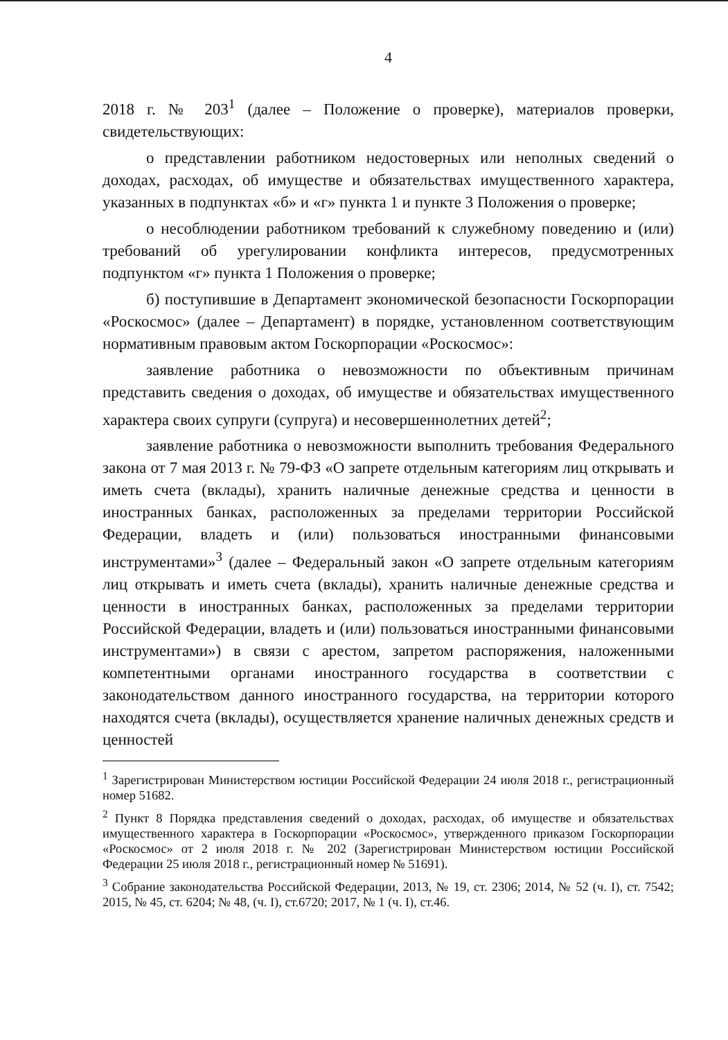4
2018 г. № 203<sup>1</sup> (далее – Положение о проверке), материалов проверки, свидетельствующих:
о представлении работником недостоверных или неполных сведений о доходах, расходах, об имуществе и обязательствах имущественного характера, указанных в подпунктах «б» и «г» пункта 1 и пункте 3 Положения о проверке;
о несоблюдении работником требований к служебному поведению и (или) требований об урегулировании конфликта интересов, предусмотренных подпунктом «г» пункта 1 Положения о проверке;
б) поступившие в Департамент экономической безопасности Госкорпорации «Роскосмос» (далее – Департамент) в порядке, установленном соответствующим нормативным правовым актом Госкорпорации «Роскосмос»:
заявление работника о невозможности по объективным причинам представить сведения о доходах, об имуществе и обязательствах имущественного характера своих супруги (супруга) и несовершеннолетних детей<sup>2</sup>;
заявление работника о невозможности выполнить требования Федерального закона от 7 мая 2013 г. № 79-ФЗ «О запрете отдельным категориям лиц открывать и иметь счета (вклады), хранить наличные денежные средства и ценности в иностранных банках, расположенных за пределами территории Российской Федерации, владеть и (или) пользоваться иностранными финансовыми инструментами»<sup>3</sup> (далее – Федеральный закон «О запрете отдельным категориям лиц открывать и иметь счета (вклады), хранить наличные денежные средства и ценности в иностранных банках, расположенных за пределами территории Российской Федерации, владеть и (или) пользоваться иностранными финансовыми инструментами») в связи с арестом, запретом распоряжения, наложенными компетентными органами иностранного государства в соответствии с законодательством данного иностранного государства, на территории которого находятся счета (вклады), осуществляется хранение наличных денежных средств и ценностей
<sup>1</sup> Зарегистрирован Министерством юстиции Российской Федерации 24 июля 2018 г., регистрационный номер 51682.
<sup>2</sup> Пункт 8 Порядка представления сведений о доходах, расходах, об имуществе и обязательствах имущественного характера в Госкорпорации «Роскосмос», утвержденного приказом Госкорпорации «Роскосмос» от 2 июля 2018 г. № 202 (Зарегистрирован Министерством юстиции Российской Федерации 25 июля 2018 г., регистрационный номер № 51691).
<sup>3</sup> Собрание законодательства Российской Федерации, 2013, № 19, ст. 2306; 2014, № 52 (ч. I), ст. 7542; 2015, № 45, ст. 6204; № 48, (ч. I), ст.6720; 2017, № 1 (ч. I), ст.46.